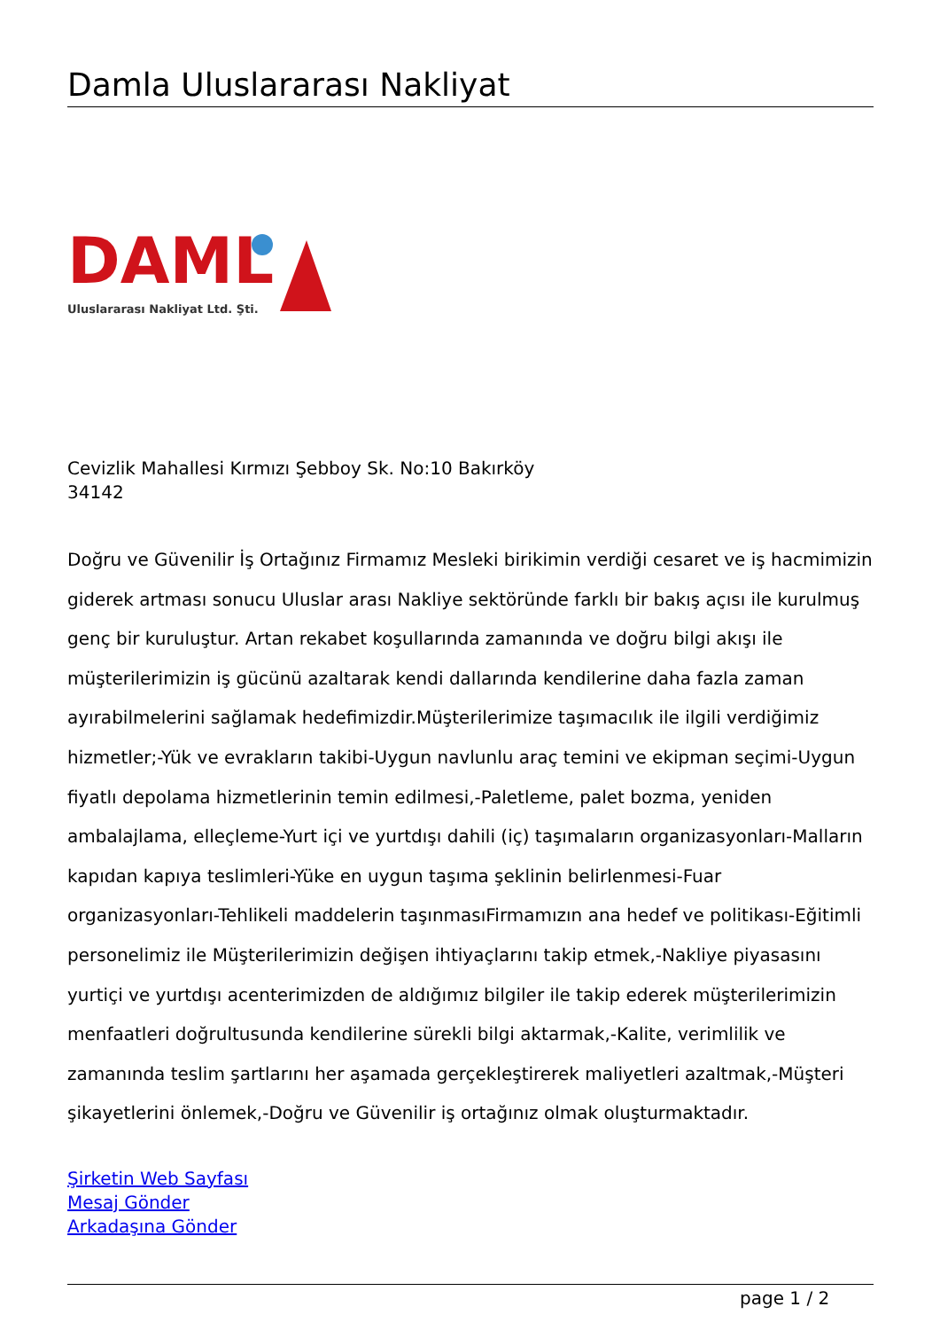Damla Uluslararası Nakliyat
DAML
Uluslararası Nakliyat Ltd. Şti.
Cevizlik Mahallesi Kırmızı Şebboy Sk. No:10 Bakırköy
34142
Doğru ve Güvenilir İş Ortağınız Firmamız Mesleki birikimin verdiği cesaret ve iş hacmimizin giderek artması sonucu Uluslar arası Nakliye sektöründe farklı bir bakış açısı ile kurulmuş genç bir kuruluştur. Artan rekabet koşullarında zamanında ve doğru bilgi akışı ile müşterilerimizin iş gücünü azaltarak kendi dallarında kendilerine daha fazla zaman ayırabilmelerini sağlamak hedefimizdir.Müşterilerimize taşımacılık ile ilgili verdiğimiz hizmetler;-Yük ve evrakların takibi-Uygun navlunlu araç temini ve ekipman seçimi-Uygun fiyatlı depolama hizmetlerinin temin edilmesi,-Paletleme, palet bozma, yeniden ambalajlama, elleçleme-Yurt içi ve yurtdışı dahili (iç) taşımaların organizasyonları-Malların kapıdan kapıya teslimleri-Yüke en uygun taşıma şeklinin belirlenmesi-Fuar organizasyonları-Tehlikeli maddelerin taşınmasıFirmamızın ana hedef ve politikası-Eğitimli personelimiz ile Müşterilerimizin değişen ihtiyaçlarını takip etmek,-Nakliye piyasasını yurtiçi ve yurtdışı acenterimizden de aldığımız bilgiler ile takip ederek müşterilerimizin menfaatleri doğrultusunda kendilerine sürekli bilgi aktarmak,-Kalite, verimlilik ve zamanında teslim şartlarını her aşamada gerçekleştirerek maliyetleri azaltmak,-Müşteri şikayetlerini önlemek,-Doğru ve Güvenilir iş ortağınız olmak oluşturmaktadır.
Şirketin Web Sayfası
Mesaj Gönder
Arkadaşına Gönder
page 1 / 2